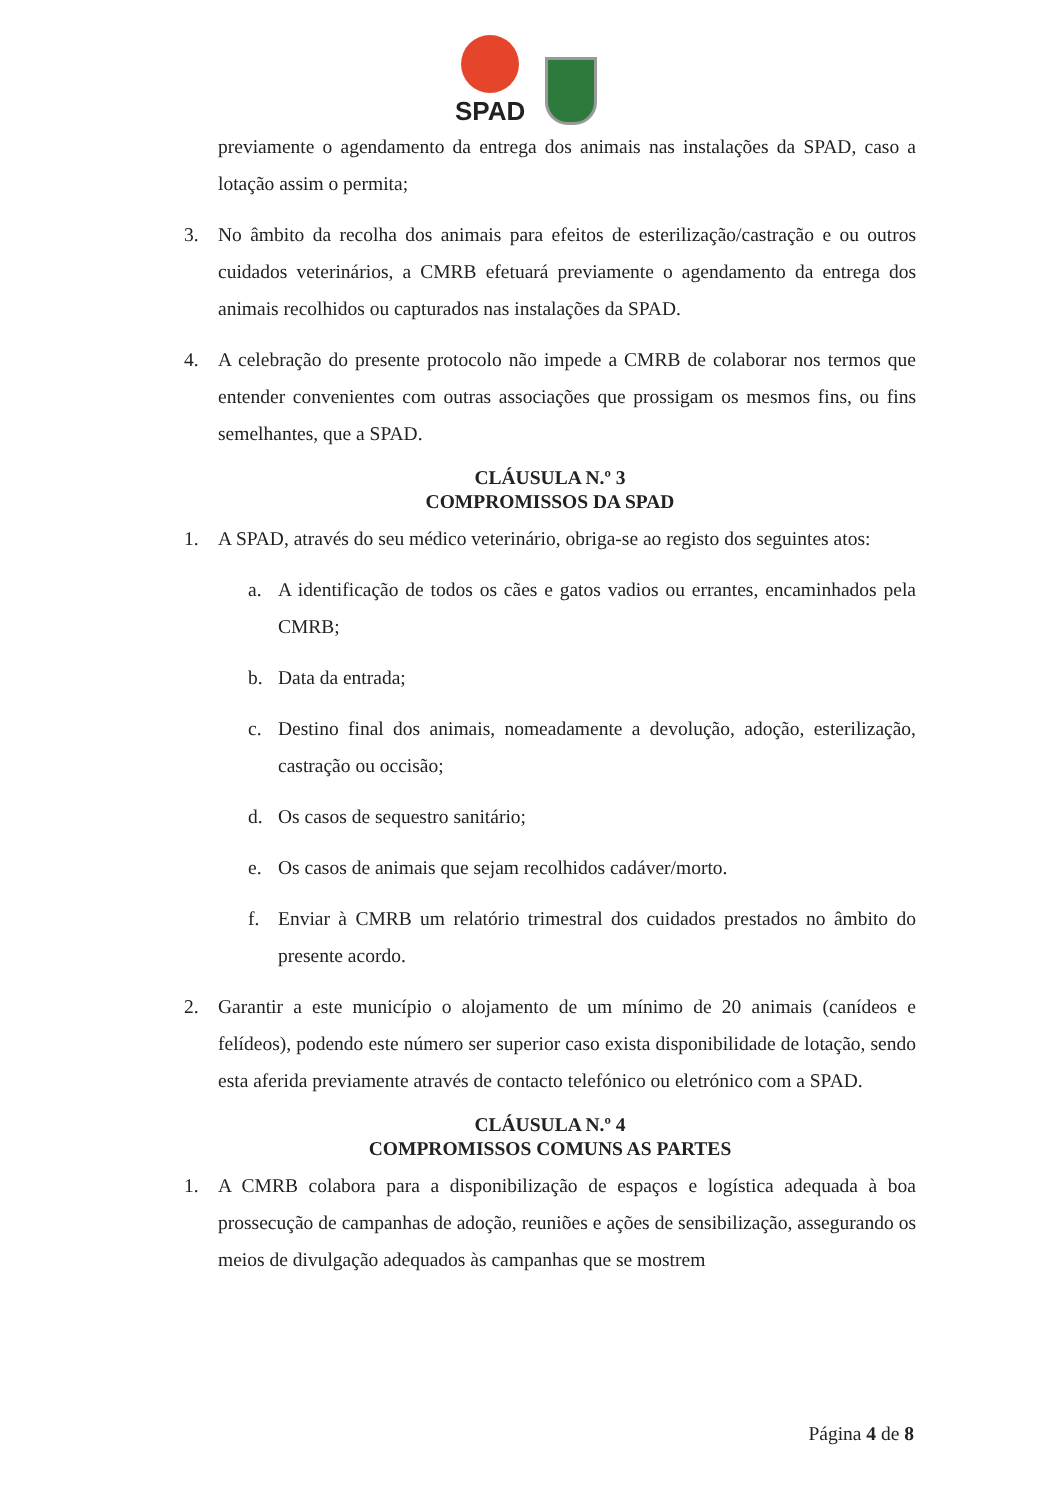SPAD
previamente o agendamento da entrega dos animais nas instalações da SPAD, caso a lotação assim o permita;
3. No âmbito da recolha dos animais para efeitos de esterilização/castração e ou outros cuidados veterinários, a CMRB efetuará previamente o agendamento da entrega dos animais recolhidos ou capturados nas instalações da SPAD.
4. A celebração do presente protocolo não impede a CMRB de colaborar nos termos que entender convenientes com outras associações que prossigam os mesmos fins, ou fins semelhantes, que a SPAD.
CLÁUSULA N.º 3
COMPROMISSOS DA SPAD
1. A SPAD, através do seu médico veterinário, obriga-se ao registo dos seguintes atos:
a. A identificação de todos os cães e gatos vadios ou errantes, encaminhados pela CMRB;
b. Data da entrada;
c. Destino final dos animais, nomeadamente a devolução, adoção, esterilização, castração ou occisão;
d. Os casos de sequestro sanitário;
e. Os casos de animais que sejam recolhidos cadáver/morto.
f. Enviar à CMRB um relatório trimestral dos cuidados prestados no âmbito do presente acordo.
2. Garantir a este município o alojamento de um mínimo de 20 animais (canídeos e felídeos), podendo este número ser superior caso exista disponibilidade de lotação, sendo esta aferida previamente através de contacto telefónico ou eletrónico com a SPAD.
CLÁUSULA N.º 4
COMPROMISSOS COMUNS AS PARTES
1. A CMRB colabora para a disponibilização de espaços e logística adequada à boa prossecução de campanhas de adoção, reuniões e ações de sensibilização, assegurando os meios de divulgação adequados às campanhas que se mostrem
Página 4 de 8